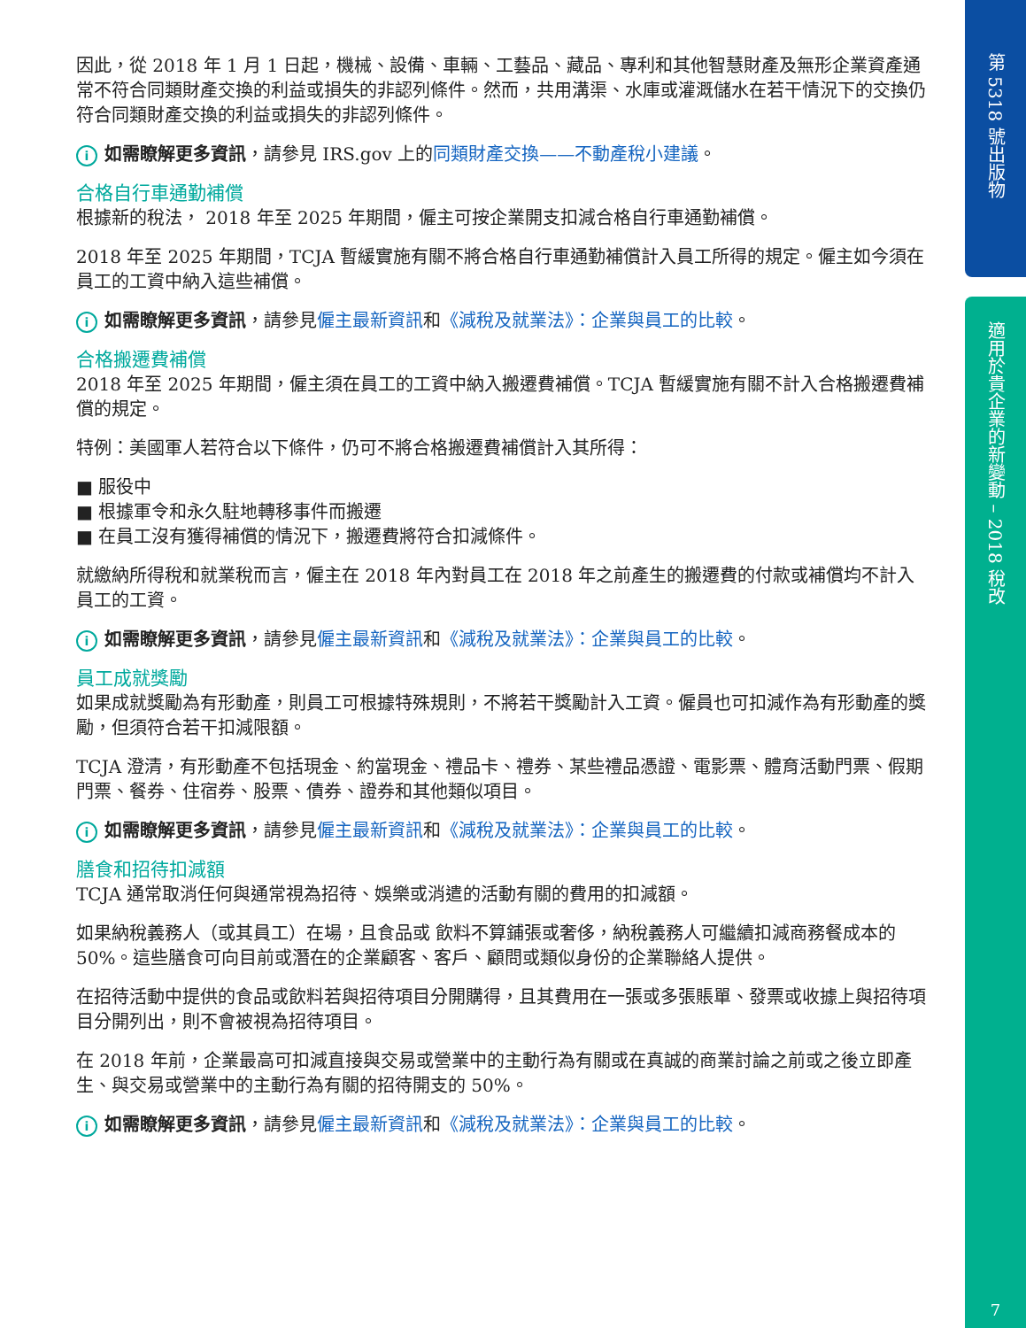第 5318 號出版物
適用於貴企業的新變動 – 2018 稅改
7
因此，從 2018 年 1 月 1 日起，機械、設備、車輛、工藝品、藏品、專利和其他智慧財產及無形企業資產通常不符合同類財產交換的利益或損失的非認列條件。然而，共用溝渠、水庫或灌溉儲水在若干情況下的交換仍符合同類財產交換的利益或損失的非認列條件。
i如需瞭解更多資訊，請參見 IRS.gov 上的同類財產交換——不動產稅小建議。
合格自行車通勤補償
根據新的稅法， 2018 年至 2025 年期間，僱主可按企業開支扣減合格自行車通勤補償。
2018 年至 2025 年期間，TCJA 暫緩實施有關不將合格自行車通勤補償計入員工所得的規定。僱主如今須在員工的工資中納入這些補償。
i如需瞭解更多資訊，請參見僱主最新資訊和《減稅及就業法》：企業與員工的比較。
合格搬遷費補償
2018 年至 2025 年期間，僱主須在員工的工資中納入搬遷費補償。TCJA 暫緩實施有關不計入合格搬遷費補償的規定。
特例：美國軍人若符合以下條件，仍可不將合格搬遷費補償計入其所得：
■ 服役中
■ 根據軍令和永久駐地轉移事件而搬遷
■ 在員工沒有獲得補償的情況下，搬遷費將符合扣減條件。
就繳納所得稅和就業稅而言，僱主在 2018 年內對員工在 2018 年之前產生的搬遷費的付款或補償均不計入員工的工資。
i如需瞭解更多資訊，請參見僱主最新資訊和《減稅及就業法》：企業與員工的比較。
員工成就獎勵
如果成就獎勵為有形動產，則員工可根據特殊規則，不將若干獎勵計入工資。僱員也可扣減作為有形動產的獎勵，但須符合若干扣減限額。
TCJA 澄清，有形動產不包括現金、約當現金、禮品卡、禮券、某些禮品憑證、電影票、體育活動門票、假期門票、餐券、住宿券、股票、債券、證券和其他類似項目。
i如需瞭解更多資訊，請參見僱主最新資訊和《減稅及就業法》：企業與員工的比較。
膳食和招待扣減額
TCJA 通常取消任何與通常視為招待、娛樂或消遣的活動有關的費用的扣減額。
如果納稅義務人（或其員工）在場，且食品或 飲料不算鋪張或奢侈，納稅義務人可繼續扣減商務餐成本的 50%。這些膳食可向目前或潛在的企業顧客、客戶、顧問或類似身份的企業聯絡人提供。
在招待活動中提供的食品或飲料若與招待項目分開購得，且其費用在一張或多張賬單、發票或收據上與招待項目分開列出，則不會被視為招待項目。
在 2018 年前，企業最高可扣減直接與交易或營業中的主動行為有關或在真誠的商業討論之前或之後立即產生、與交易或營業中的主動行為有關的招待開支的 50%。
i如需瞭解更多資訊，請參見僱主最新資訊和《減稅及就業法》：企業與員工的比較。